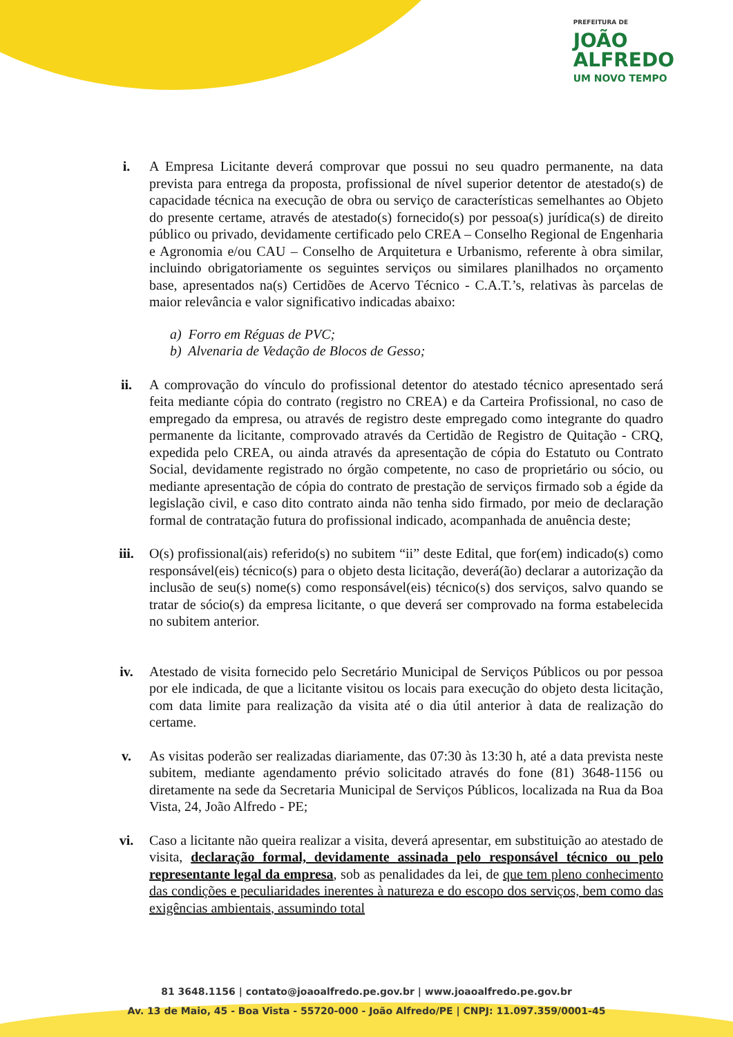PREFEITURA DE
JOÃO
ALFREDO
UM NOVO TEMPO
i. A Empresa Licitante deverá comprovar que possui no seu quadro permanente, na data prevista para entrega da proposta, profissional de nível superior detentor de atestado(s) de capacidade técnica na execução de obra ou serviço de características semelhantes ao Objeto do presente certame, através de atestado(s) fornecido(s) por pessoa(s) jurídica(s) de direito público ou privado, devidamente certificado pelo CREA – Conselho Regional de Engenharia e Agronomia e/ou CAU – Conselho de Arquitetura e Urbanismo, referente à obra similar, incluindo obrigatoriamente os seguintes serviços ou similares planilhados no orçamento base, apresentados na(s) Certidões de Acervo Técnico - C.A.T.’s, relativas às parcelas de maior relevância e valor significativo indicadas abaixo:
a) Forro em Réguas de PVC;
b) Alvenaria de Vedação de Blocos de Gesso;
ii. A comprovação do vínculo do profissional detentor do atestado técnico apresentado será feita mediante cópia do contrato (registro no CREA) e da Carteira Profissional, no caso de empregado da empresa, ou através de registro deste empregado como integrante do quadro permanente da licitante, comprovado através da Certidão de Registro de Quitação - CRQ, expedida pelo CREA, ou ainda através da apresentação de cópia do Estatuto ou Contrato Social, devidamente registrado no órgão competente, no caso de proprietário ou sócio, ou mediante apresentação de cópia do contrato de prestação de serviços firmado sob a égide da legislação civil, e caso dito contrato ainda não tenha sido firmado, por meio de declaração formal de contratação futura do profissional indicado, acompanhada de anuência deste;
iii. O(s) profissional(ais) referido(s) no subitem “ii” deste Edital, que for(em) indicado(s) como responsável(eis) técnico(s) para o objeto desta licitação, deverá(ão) declarar a autorização da inclusão de seu(s) nome(s) como responsável(eis) técnico(s) dos serviços, salvo quando se tratar de sócio(s) da empresa licitante, o que deverá ser comprovado na forma estabelecida no subitem anterior.
iv. Atestado de visita fornecido pelo Secretário Municipal de Serviços Públicos ou por pessoa por ele indicada, de que a licitante visitou os locais para execução do objeto desta licitação, com data limite para realização da visita até o dia útil anterior à data de realização do certame.
v. As visitas poderão ser realizadas diariamente, das 07:30 às 13:30 h, até a data prevista neste subitem, mediante agendamento prévio solicitado através do fone (81) 3648-1156 ou diretamente na sede da Secretaria Municipal de Serviços Públicos, localizada na Rua da Boa Vista, 24, João Alfredo - PE;
vi. Caso a licitante não queira realizar a visita, deverá apresentar, em substituição ao atestado de visita, declaração formal, devidamente assinada pelo responsável técnico ou pelo representante legal da empresa, sob as penalidades da lei, de que tem pleno conhecimento das condições e peculiaridades inerentes à natureza e do escopo dos serviços, bem como das exigências ambientais, assumindo total
81 3648.1156 | contato@joaoalfredo.pe.gov.br | www.joaoalfredo.pe.gov.br
Av. 13 de Maio, 45 - Boa Vista - 55720-000 - João Alfredo/PE | CNPJ: 11.097.359/0001-45